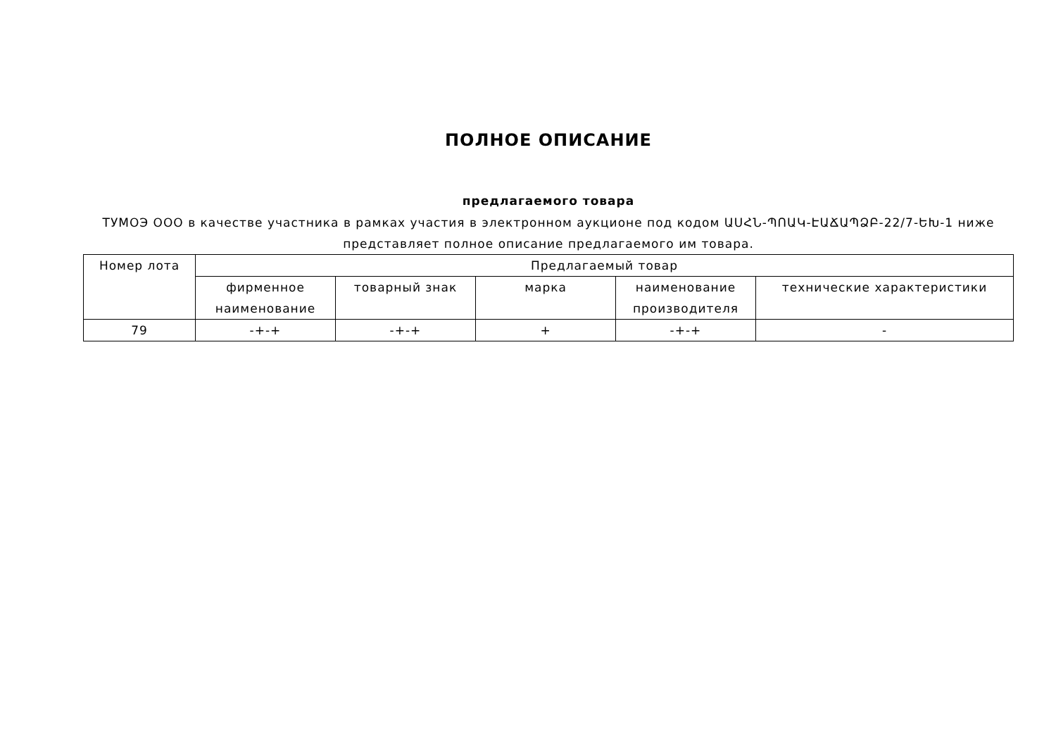ПОЛНОЕ ОПИСАНИЕ
предлагаемого товара
ТУМОЭ ООО в качестве участника в рамках участия в электронном аукционе под кодом ԱՍՀՆ-ՊՈԱԿ-ԷԱՃԱՊՁԲ-22/7-ԵԽ-1 ниже представляет полное описание предлагаемого им товара.
| Номер лота | Предлагаемый товар | | | | |
| --- | --- | --- | --- | --- | --- |
| | фирменное наименование | товарный знак | марка | наименование производителя | технические характеристики |
| 79 | -+-+ | -+-+ | + | -+-+ | - |